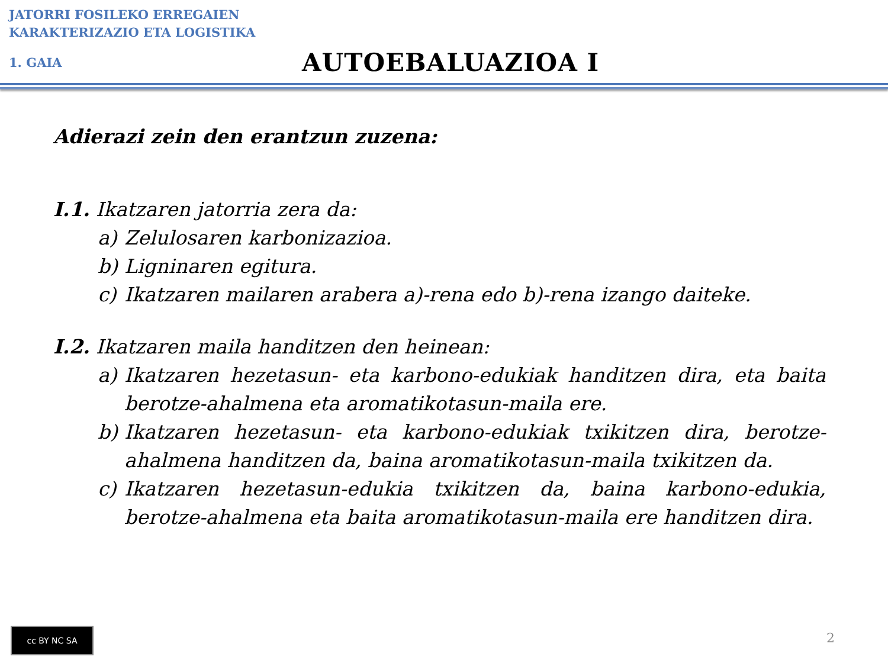JATORRI FOSILEKO ERREGAIEN
KARAKTERIZAZIO ETA LOGISTIKA
1. GAIA
AUTOEBALUAZIOA I
Adierazi zein den erantzun zuzena:
I.1. Ikatzaren jatorria zera da:
a) Zelulosaren karbonizazioa.
b) Ligninaren egitura.
c) Ikatzaren mailaren arabera a)-rena edo b)-rena izango daiteke.
I.2. Ikatzaren maila handitzen den heinean:
a) Ikatzaren hezetasun- eta karbono-edukiak handitzen dira, eta baita berotze-ahalmena eta aromatikotasun-maila ere.
b) Ikatzaren hezetasun- eta karbono-edukiak txikitzen dira, berotze-ahalmena handitzen da, baina aromatikotasun-maila txikitzen da.
c) Ikatzaren hezetasun-edukia txikitzen da, baina karbono-edukia, berotze-ahalmena eta baita aromatikotasun-maila ere handitzen dira.
cc BY NC SA
2